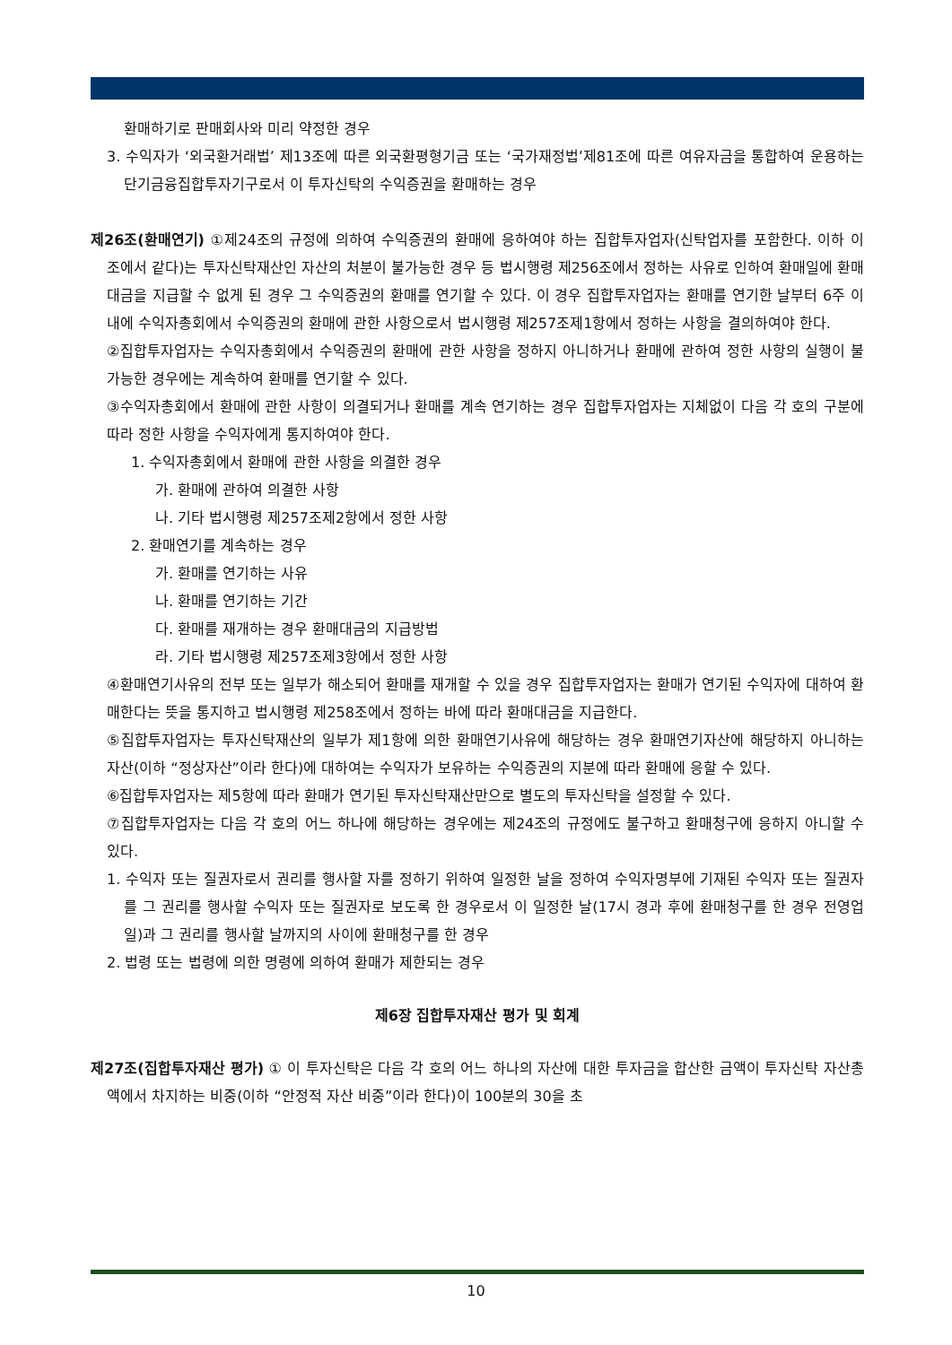환매하기로 판매회사와 미리 약정한 경우
3. 수익자가 ‘외국환거래법’ 제13조에 따른 외국환평형기금 또는 ‘국가재정법’제81조에 따른 여유자금을 통합하여 운용하는 단기금융집합투자기구로서 이 투자신탁의 수익증권을 환매하는 경우
제26조(환매연기) ①제24조의 규정에 의하여 수익증권의 환매에 응하여야 하는 집합투자업자(신탁업자를 포함한다. 이하 이 조에서 같다)는 투자신탁재산인 자산의 처분이 불가능한 경우 등 법시행령 제256조에서 정하는 사유로 인하여 환매일에 환매대금을 지급할 수 없게 된 경우 그 수익증권의 환매를 연기할 수 있다. 이 경우 집합투자업자는 환매를 연기한 날부터 6주 이내에 수익자총회에서 수익증권의 환매에 관한 사항으로서 법시행령 제257조제1항에서 정하는 사항을 결의하여야 한다.
②집합투자업자는 수익자총회에서 수익증권의 환매에 관한 사항을 정하지 아니하거나 환매에 관하여 정한 사항의 실행이 불가능한 경우에는 계속하여 환매를 연기할 수 있다.
③수익자총회에서 환매에 관한 사항이 의결되거나 환매를 계속 연기하는 경우 집합투자업자는 지체없이 다음 각 호의 구분에 따라 정한 사항을 수익자에게 통지하여야 한다.
1. 수익자총회에서 환매에 관한 사항을 의결한 경우
가. 환매에 관하여 의결한 사항
나. 기타 법시행령 제257조제2항에서 정한 사항
2. 환매연기를 계속하는 경우
가. 환매를 연기하는 사유
나. 환매를 연기하는 기간
다. 환매를 재개하는 경우 환매대금의 지급방법
라. 기타 법시행령 제257조제3항에서 정한 사항
④환매연기사유의 전부 또는 일부가 해소되어 환매를 재개할 수 있을 경우 집합투자업자는 환매가 연기된 수익자에 대하여 환매한다는 뜻을 통지하고 법시행령 제258조에서 정하는 바에 따라 환매대금을 지급한다.
⑤집합투자업자는 투자신탁재산의 일부가 제1항에 의한 환매연기사유에 해당하는 경우 환매연기자산에 해당하지 아니하는 자산(이하 “정상자산”이라 한다)에 대하여는 수익자가 보유하는 수익증권의 지분에 따라 환매에 응할 수 있다.
⑥집합투자업자는 제5항에 따라 환매가 연기된 투자신탁재산만으로 별도의 투자신탁을 설정할 수 있다.
⑦집합투자업자는 다음 각 호의 어느 하나에 해당하는 경우에는 제24조의 규정에도 불구하고 환매청구에 응하지 아니할 수 있다.
1. 수익자 또는 질권자로서 권리를 행사할 자를 정하기 위하여 일정한 날을 정하여 수익자명부에 기재된 수익자 또는 질권자를 그 권리를 행사할 수익자 또는 질권자로 보도록 한 경우로서 이 일정한 날(17시 경과 후에 환매청구를 한 경우 전영업일)과 그 권리를 행사할 날까지의 사이에 환매청구를 한 경우
2. 법령 또는 법령에 의한 명령에 의하여 환매가 제한되는 경우
제6장 집합투자재산 평가 및 회계
제27조(집합투자재산 평가) ① 이 투자신탁은 다음 각 호의 어느 하나의 자산에 대한 투자금을 합산한 금액이 투자신탁 자산총액에서 차지하는 비중(이하 “안정적 자산 비중”이라 한다)이 100분의 30을 초
10